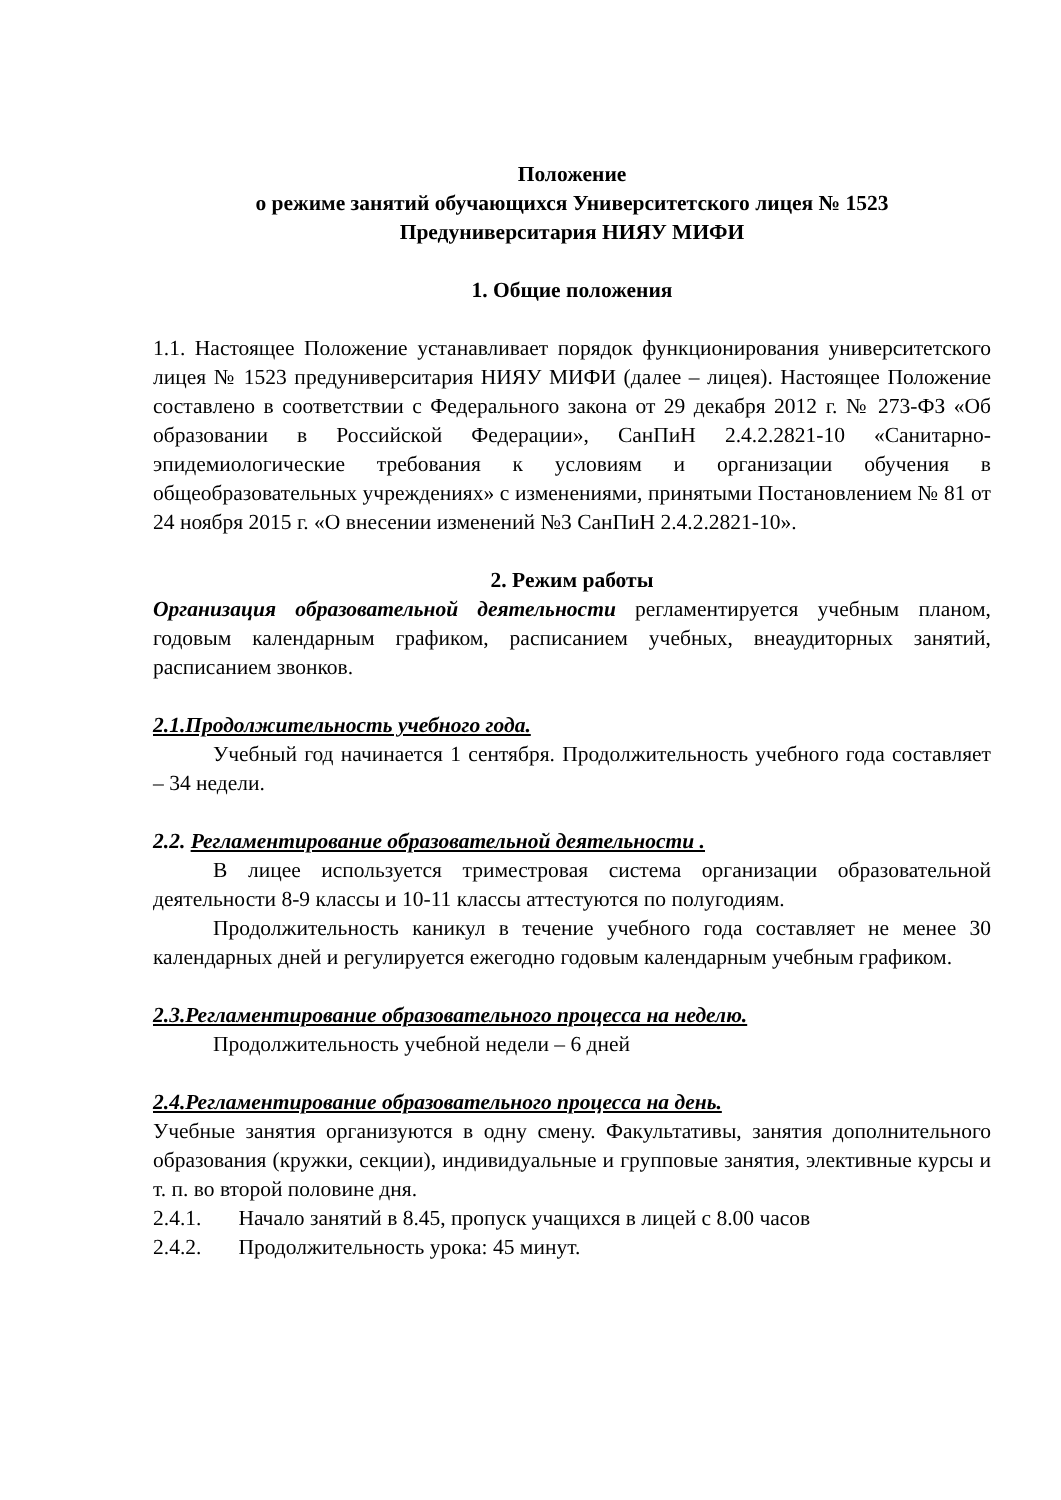Положение
о режиме занятий обучающихся Университетского лицея № 1523
Предуниверситария НИЯУ МИФИ
1. Общие положения
1.1. Настоящее Положение устанавливает порядок функционирования университетского лицея № 1523 предуниверситария НИЯУ МИФИ (далее – лицея). Настоящее Положение составлено в соответствии с Федерального закона от 29 декабря 2012 г. № 273-ФЗ «Об образовании в Российской Федерации», СанПиН 2.4.2.2821-10 «Санитарно-эпидемиологические требования к условиям и организации обучения в общеобразовательных учреждениях» с изменениями, принятыми Постановлением № 81 от 24 ноября 2015 г. «О внесении изменений №3 СанПиН 2.4.2.2821-10».
2. Режим работы
Организация образовательной деятельности регламентируется учебным планом, годовым календарным графиком, расписанием учебных, внеаудиторных занятий, расписанием звонков.
2.1.Продолжительность учебного года.
Учебный год начинается 1 сентября. Продолжительность учебного года составляет – 34 недели.
2.2. Регламентирование образовательной деятельности .
В лицее используется триместровая система организации образовательной деятельности 8-9 классы и 10-11 классы аттестуются по полугодиям.
Продолжительность каникул в течение учебного года составляет не менее 30 календарных дней и регулируется ежегодно годовым календарным учебным графиком.
2.3.Регламентирование образовательного процесса на неделю.
Продолжительность учебной недели – 6 дней
2.4.Регламентирование образовательного процесса на день.
Учебные занятия организуются в одну смену. Факультативы, занятия дополнительного образования (кружки, секции), индивидуальные и групповые занятия, элективные курсы и т. п. во второй половине дня.
2.4.1. Начало занятий в 8.45, пропуск учащихся в лицей с 8.00 часов
2.4.2. Продолжительность урока: 45 минут.